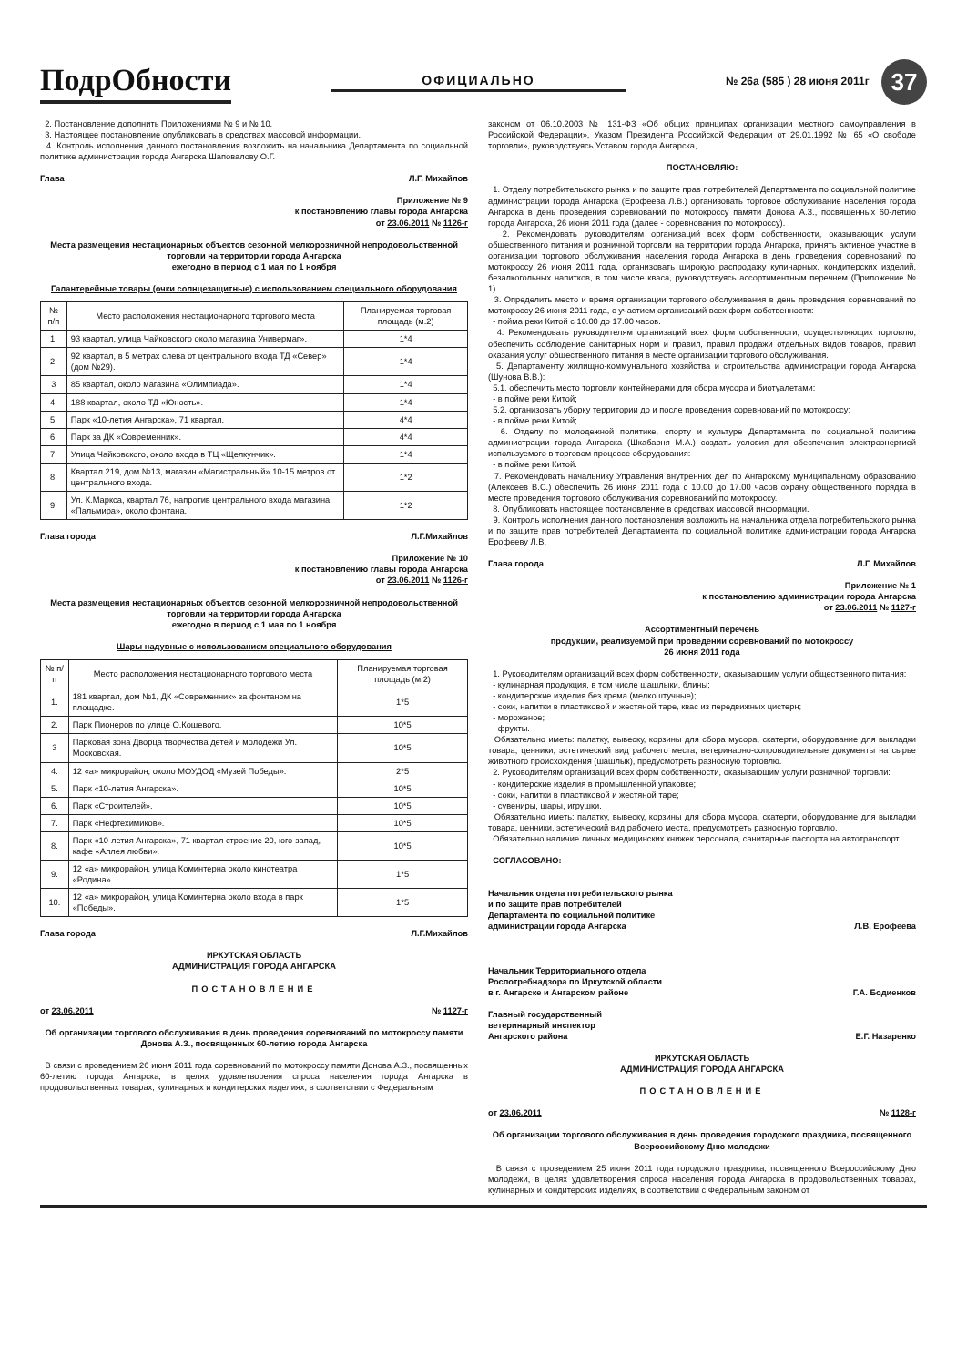ПодрОбности
ОФИЦИАЛЬНО
№ 26а (585 ) 28 июня 2011г 37
2. Постановление дополнить Приложениями № 9 и № 10.
3. Настоящее постановление опубликовать в средствах массовой информации.
4. Контроль исполнения данного постановления возложить на начальника Департамента по социальной политике администрации города Ангарска Шаповалову О.Г.
Глава Л.Г. Михайлов
Приложение № 9
к постановлению главы города Ангарска
от 23.06.2011 № 1126-г
Места размещения нестационарных объектов сезонной мелкорозничной непродовольственной торговли на территории города Ангарска
ежегодно в период с 1 мая по 1 ноября
Галантерейные товары (очки солнцезащитные) с использованием специального оборудования
| № п/п | Место расположения нестационарного торгового места | Планируемая торговая площадь (м.2) |
| --- | --- | --- |
| 1. | 93 квартал, улица Чайковского около магазина Универмаг». | 1*4 |
| 2. | 92 квартал, в 5 метрах слева от центрального входа ТД «Север» (дом №29). | 1*4 |
| 3 | 85 квартал, около магазина «Олимпиада». | 1*4 |
| 4. | 188 квартал, около ТД «Юность». | 1*4 |
| 5. | Парк «10-летия Ангарска», 71 квартал. | 4*4 |
| 6. | Парк за ДК «Современник». | 4*4 |
| 7. | Улица Чайковского, около входа в ТЦ «Щелкунчик». | 1*4 |
| 8. | Квартал 219, дом №13, магазин «Магистральный» 10-15 метров от центрального входа. | 1*2 |
| 9. | Ул. К.Маркса, квартал 76, напротив центрального входа магазина «Пальмира», около фонтана. | 1*2 |
Глава города Л.Г.Михайлов
Приложение № 10
к постановлению главы города Ангарска
от 23.06.2011 № 1126-г
Места размещения нестационарных объектов сезонной мелкорозничной непродовольственной торговли на территории города Ангарска
ежегодно в период с 1 мая по 1 ноября
Шары надувные с использованием специального оборудования
| № п/п | Место расположения нестационарного торгового места | Планируемая торговая площадь (м.2) |
| --- | --- | --- |
| 1. | 181 квартал, дом №1, ДК «Современник» за фонтаном на площадке. | 1*5 |
| 2. | Парк Пионеров по улице О.Кошевого. | 10*5 |
| 3 | Парковая зона Дворца творчества детей и молодежи Ул. Московская. | 10*5 |
| 4. | 12 «а» микрорайон, около МОУДОД «Музей Победы». | 2*5 |
| 5. | Парк «10-летия Ангарска». | 10*5 |
| 6. | Парк «Строителей». | 10*5 |
| 7. | Парк «Нефтехимиков». | 10*5 |
| 8. | Парк «10-летия Ангарска», 71 квартал строение 20, юго-запад, кафе «Аллея любви». | 10*5 |
| 9. | 12 «а» микрорайон, улица Коминтерна около кинотеатра «Родина». | 1*5 |
| 10. | 12 «а» микрорайон, улица Коминтерна около входа в парк «Победы». | 1*5 |
Глава города Л.Г.Михайлов
ИРКУТСКАЯ ОБЛАСТЬ
АДМИНИСТРАЦИЯ ГОРОДА АНГАРСКА
ПОСТАНОВЛЕНИЕ
от 23.06.2011 № 1127-г
Об организации торгового обслуживания в день проведения соревнований по мотокроссу памяти Донова А.З., посвященных 60-летию города Ангарска
В связи с проведением 26 июня 2011 года соревнований по мотокроссу памяти Донова А.З., посвященных 60-летию города Ангарска, в целях удовлетворения спроса населения города Ангарска в продовольственных товарах, кулинарных и кондитерских изделиях, в соответствии с Федеральным
законом от 06.10.2003 № 131-ФЗ «Об общих принципах организации местного самоуправления в Российской Федерации», Указом Президента Российской Федерации от 29.01.1992 № 65 «О свободе торговли», руководствуясь Уставом города Ангарска,
ПОСТАНОВЛЯЮ:
1. Отделу потребительского рынка и по защите прав потребителей Департамента по социальной политике администрации города Ангарска (Ерофеева Л.В.) организовать торговое обслуживание населения города Ангарска в день проведения соревнований по мотокроссу памяти Донова А.З., посвященных 60-летию города Ангарска, 26 июня 2011 года (далее - соревнования по мотокроссу).
2. Рекомендовать руководителям организаций всех форм собственности, оказывающих услуги общественного питания и розничной торговли на территории города Ангарска, принять активное участие в организации торгового обслуживания населения города Ангарска в день проведения соревнований по мотокроссу 26 июня 2011 года, организовать широкую распродажу кулинарных, кондитерских изделий, безалкогольных напитков, в том числе кваса, руководствуясь ассортиментным перечнем (Приложение № 1).
3. Определить место и время организации торгового обслуживания в день проведения соревнований по мотокроссу 26 июня 2011 года, с участием организаций всех форм собственности:
- пойма реки Китой с 10.00 до 17.00 часов.
4. Рекомендовать руководителям организаций всех форм собственности, осуществляющих торговлю, обеспечить соблюдение санитарных норм и правил, правил продажи отдельных видов товаров, правил оказания услуг общественного питания в месте организации торгового обслуживания.
5. Департаменту жилищно-коммунального хозяйства и строительства администрации города Ангарска (Шунова В.В.):
5.1. обеспечить место торговли контейнерами для сбора мусора и биотуалетами:
- в пойме реки Китой;
5.2. организовать уборку территории до и после проведения соревнований по мотокроссу:
- в пойме реки Китой;
6. Отделу по молодежной политике, спорту и культуре Департамента по социальной политике администрации города Ангарска (Шкабарня М.А.) создать условия для обеспечения электроэнергией используемого в торговом процессе оборудования:
- в пойме реки Китой.
7. Рекомендовать начальнику Управления внутренних дел по Ангарскому муниципальному образованию (Алексеев В.С.) обеспечить 26 июня 2011 года с 10.00 до 17.00 часов охрану общественного порядка в месте проведения торгового обслуживания соревнований по мотокроссу.
8. Опубликовать настоящее постановление в средствах массовой информации.
9. Контроль исполнения данного постановления возложить на начальника отдела потребительского рынка и по защите прав потребителей Департамента по социальной политике администрации города Ангарска Ерофееву Л.В.
Глава города Л.Г. Михайлов
Приложение № 1
к постановлению администрации города Ангарска
от 23.06.2011 № 1127-г
Ассортиментный перечень
продукции, реализуемой при проведении соревнований по мотокроссу
26 июня 2011 года
1. Руководителям организаций всех форм собственности, оказывающим услуги общественного питания:
- кулинарная продукция, в том числе шашлыки, блины;
- кондитерские изделия без крема (мелкоштучные);
- соки, напитки в пластиковой и жестяной таре, квас из передвижных цистерн;
- мороженое;
- фрукты.
Обязательно иметь: палатку, вывеску, корзины для сбора мусора, скатерти, оборудование для выкладки товара, ценники, эстетический вид рабочего места, ветеринарно-сопроводительные документы на сырье животного происхождения (шашлык), предусмотреть разносную торговлю.
2. Руководителям организаций всех форм собственности, оказывающим услуги розничной торговли:
- кондитерские изделия в промышленной упаковке;
- соки, напитки в пластиковой и жестяной таре;
- сувениры, шары, игрушки.
Обязательно иметь: палатку, вывеску, корзины для сбора мусора, скатерти, оборудование для выкладки товара, ценники, эстетический вид рабочего места, предусмотреть разносную торговлю.
Обязательно наличие личных медицинских книжек персонала, санитарные паспорта на автотранспорт.
СОГЛАСОВАНО:
Начальник отдела потребительского рынка
и по защите прав потребителей
Департамента по социальной политике
администрации города Ангарска Л.В. Ерофеева
Начальник Территориального отдела
Роспотребнадзора по Иркутской области
в г. Ангарске и Ангарском районе Г.А. Бодиенков
Главный государственный
ветеринарный инспектор
Ангарского района Е.Г. Назаренко
ИРКУТСКАЯ ОБЛАСТЬ
АДМИНИСТРАЦИЯ ГОРОДА АНГАРСКА
ПОСТАНОВЛЕНИЕ
от 23.06.2011 № 1128-г
Об организации торгового обслуживания в день проведения городского праздника, посвященного Всероссийскому Дню молодежи
В связи с проведением 25 июня 2011 года городского праздника, посвященного Всероссийскому Дню молодежи, в целях удовлетворения спроса населения города Ангарска в продовольственных товарах, кулинарных и кондитерских изделиях, в соответствии с Федеральным законом от